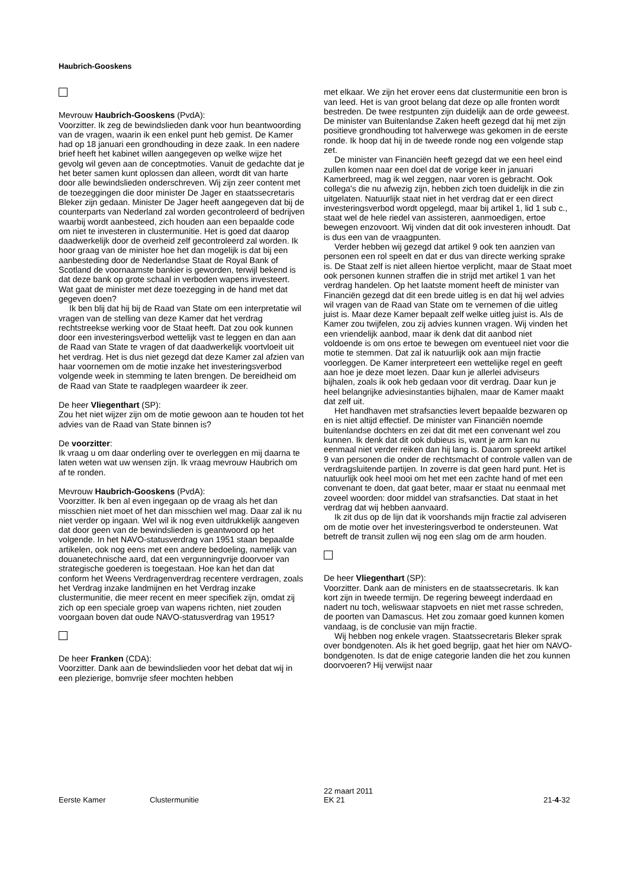Haubrich-Gooskens
Mevrouw Haubrich-Gooskens (PvdA):
Voorzitter. Ik zeg de bewindslieden dank voor hun beantwoording van de vragen, waarin ik een enkel punt heb gemist. De Kamer had op 18 januari een grondhouding in deze zaak. In een nadere brief heeft het kabinet willen aangegeven op welke wijze het gevolg wil geven aan de conceptmoties. Vanuit de gedachte dat je het beter samen kunt oplossen dan alleen, wordt dit van harte door alle bewindslieden onderschreven. Wij zijn zeer content met de toezeggingen die door minister De Jager en staatssecretaris Bleker zijn gedaan. Minister De Jager heeft aangegeven dat bij de counterparts van Nederland zal worden gecontroleerd of bedrijven waarbij wordt aanbesteed, zich houden aan een bepaalde code om niet te investeren in clustermunitie. Het is goed dat daarop daadwerkelijk door de overheid zelf gecontroleerd zal worden. Ik hoor graag van de minister hoe het dan mogelijk is dat bij een aanbesteding door de Nederlandse Staat de Royal Bank of Scotland de voornaamste bankier is geworden, terwijl bekend is dat deze bank op grote schaal in verboden wapens investeert. Wat gaat de minister met deze toezegging in de hand met dat gegeven doen?
Ik ben blij dat hij bij de Raad van State om een interpretatie wil vragen van de stelling van deze Kamer dat het verdrag rechtstreekse werking voor de Staat heeft. Dat zou ook kunnen door een investeringsverbod wettelijk vast te leggen en dan aan de Raad van State te vragen of dat daadwerkelijk voortvloeit uit het verdrag. Het is dus niet gezegd dat deze Kamer zal afzien van haar voornemen om de motie inzake het investeringsverbod volgende week in stemming te laten brengen. De bereidheid om de Raad van State te raadplegen waardeer ik zeer.
De heer Vliegenthart (SP):
Zou het niet wijzer zijn om de motie gewoon aan te houden tot het advies van de Raad van State binnen is?
De voorzitter:
Ik vraag u om daar onderling over te overleggen en mij daarna te laten weten wat uw wensen zijn. Ik vraag mevrouw Haubrich om af te ronden.
Mevrouw Haubrich-Gooskens (PvdA):
Voorzitter. Ik ben al even ingegaan op de vraag als het dan misschien niet moet of het dan misschien wel mag. Daar zal ik nu niet verder op ingaan. Wel wil ik nog even uitdrukkelijk aangeven dat door geen van de bewindslieden is geantwoord op het volgende. In het NAVO-statusverdrag van 1951 staan bepaalde artikelen, ook nog eens met een andere bedoeling, namelijk van douanetechnische aard, dat een vergunningvrije doorvoer van strategische goederen is toegestaan. Hoe kan het dan dat conform het Weens Verdragenverdrag recentere verdragen, zoals het Verdrag inzake landmijnen en het Verdrag inzake clustermunitie, die meer recent en meer specifiek zijn, omdat zij zich op een speciale groep van wapens richten, niet zouden voorgaan boven dat oude NAVO-statusverdrag van 1951?
De heer Franken (CDA):
Voorzitter. Dank aan de bewindslieden voor het debat dat wij in een plezierige, bomvrije sfeer mochten hebben
met elkaar. We zijn het erover eens dat clustermunitie een bron is van leed. Het is van groot belang dat deze op alle fronten wordt bestreden. De twee restpunten zijn duidelijk aan de orde geweest. De minister van Buitenlandse Zaken heeft gezegd dat hij met zijn positieve grondhouding tot halverwege was gekomen in de eerste ronde. Ik hoop dat hij in de tweede ronde nog een volgende stap zet.
De minister van Financiën heeft gezegd dat we een heel eind zullen komen naar een doel dat de vorige keer in januari Kamerbreed, mag ik wel zeggen, naar voren is gebracht. Ook collega's die nu afwezig zijn, hebben zich toen duidelijk in die zin uitgelaten. Natuurlijk staat niet in het verdrag dat er een direct investeringsverbod wordt opgelegd, maar bij artikel 1, lid 1 sub c., staat wel de hele riedel van assisteren, aanmoedigen, ertoe bewegen enzovoort. Wij vinden dat dit ook investeren inhoudt. Dat is dus een van de vraagpunten.
Verder hebben wij gezegd dat artikel 9 ook ten aanzien van personen een rol speelt en dat er dus van directe werking sprake is. De Staat zelf is niet alleen hiertoe verplicht, maar de Staat moet ook personen kunnen straffen die in strijd met artikel 1 van het verdrag handelen. Op het laatste moment heeft de minister van Financiën gezegd dat dit een brede uitleg is en dat hij wel advies wil vragen van de Raad van State om te vernemen of die uitleg juist is. Maar deze Kamer bepaalt zelf welke uitleg juist is. Als de Kamer zou twijfelen, zou zij advies kunnen vragen. Wij vinden het een vriendelijk aanbod, maar ik denk dat dit aanbod niet voldoende is om ons ertoe te bewegen om eventueel niet voor die motie te stemmen. Dat zal ik natuurlijk ook aan mijn fractie voorleggen. De Kamer interpreteert een wettelijke regel en geeft aan hoe je deze moet lezen. Daar kun je allerlei adviseurs bijhalen, zoals ik ook heb gedaan voor dit verdrag. Daar kun je heel belangrijke adviesinstanties bijhalen, maar de Kamer maakt dat zelf uit.
Het handhaven met strafsancties levert bepaalde bezwaren op en is niet altijd effectief. De minister van Financiën noemde buitenlandse dochters en zei dat dit met een convenant wel zou kunnen. Ik denk dat dit ook dubieus is, want je arm kan nu eenmaal niet verder reiken dan hij lang is. Daarom spreekt artikel 9 van personen die onder de rechtsmacht of controle vallen van de verdragsluitende partijen. In zoverre is dat geen hard punt. Het is natuurlijk ook heel mooi om het met een zachte hand of met een convenant te doen, dat gaat beter, maar er staat nu eenmaal met zoveel woorden: door middel van strafsancties. Dat staat in het verdrag dat wij hebben aanvaard.
Ik zit dus op de lijn dat ik voorshands mijn fractie zal adviseren om de motie over het investeringsverbod te ondersteunen. Wat betreft de transit zullen wij nog een slag om de arm houden.
De heer Vliegenthart (SP):
Voorzitter. Dank aan de ministers en de staatssecretaris. Ik kan kort zijn in tweede termijn. De regering beweegt inderdaad en nadert nu toch, weliswaar stapvoets en niet met rasse schreden, de poorten van Damascus. Het zou zomaar goed kunnen komen vandaag, is de conclusie van mijn fractie.
Wij hebben nog enkele vragen. Staatssecretaris Bleker sprak over bondgenoten. Als ik het goed begrijp, gaat het hier om NAVO-bondgenoten. Is dat de enige categorie landen die het zou kunnen doorvoeren? Hij verwijst naar
Eerste Kamer Clustermunitie
22 maart 2011
EK 21
21-4-32